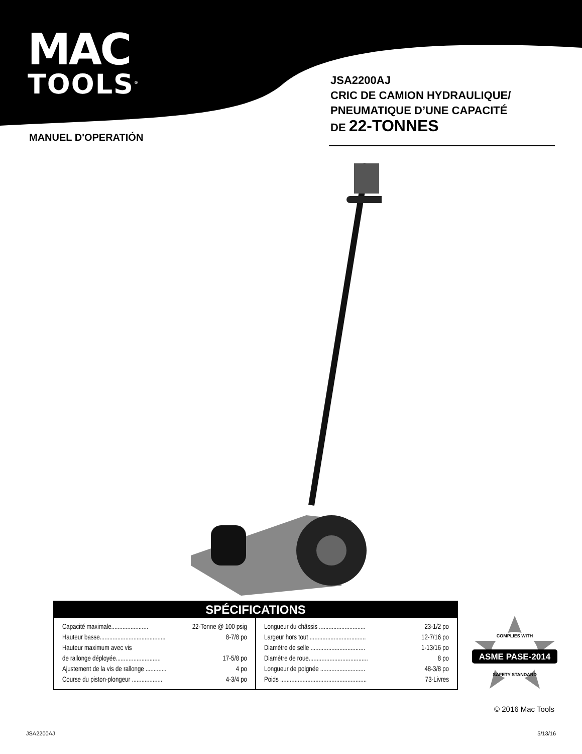MAC
TOOLS<sup>®</sup>
JSA2200AJ
CRIC DE CAMION HYDRAULIQUE/
PNEUMATIQUE D’UNE CAPACITÉ
DE 22-TONNES
MANUEL D'OPERATIÓN
SPÉCIFICATIONS
| Capacité maximale....................... 22-Tonne @ 100 psig Hauteur basse......................................... 8-7/8 po Hauteur maximum avec vis de rallonge déployée............................ 17-5/8 po Ajustement de la vis de rallonge ............. 4 po Course du piston-plongeur ................... 4-3/4 po | Longueur du châssis ............................. 23-1/2 po Largeur hors tout ................................... 12-7/16 po Diamètre de selle .................................. 1-13/16 po Diamètre de roue..................................... 8 po Longueur de poignée ............................ 48-3/8 po Poids ...................................................... 73-Livres |
COMPLIES WITH
ASME PASE-2014
SAFETY STANDARD
© 2016 Mac Tools
JSA2200AJ 5/13/16